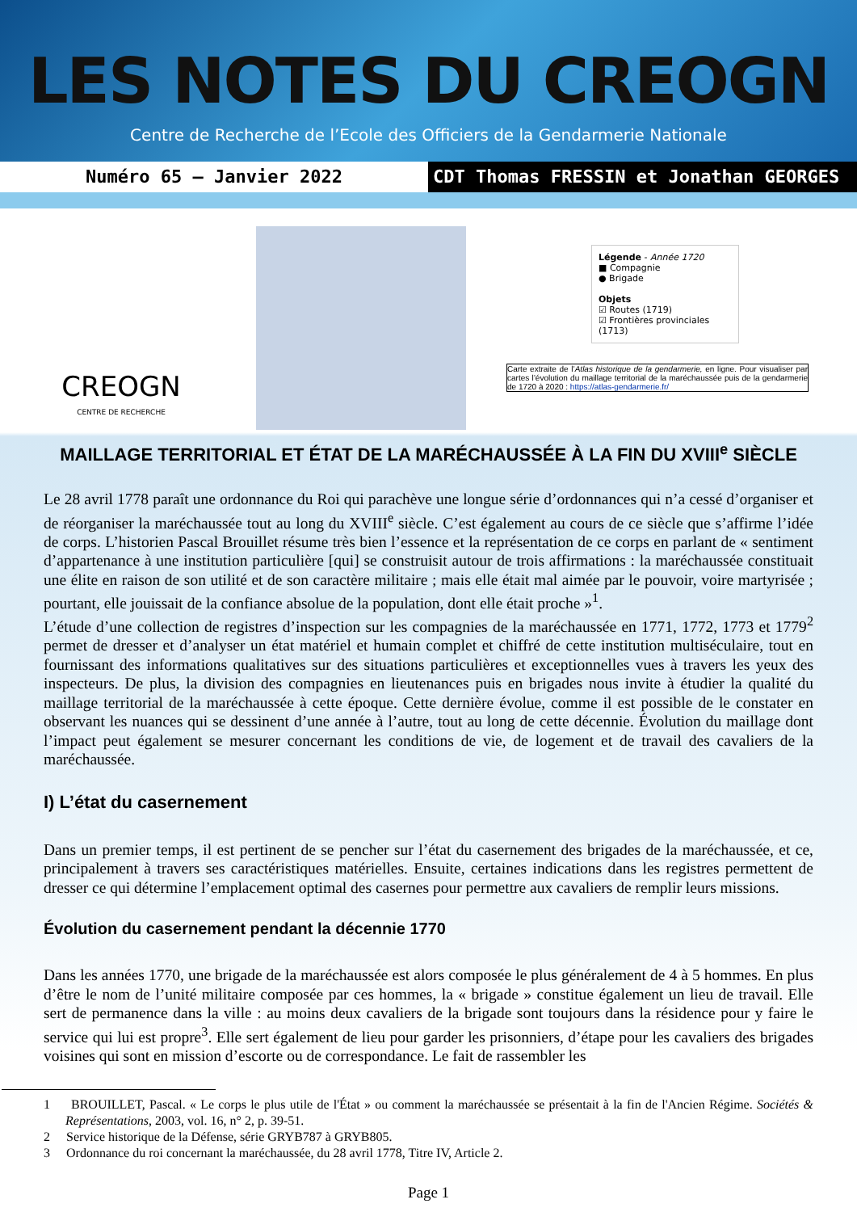LES NOTES DU CREOGN
Centre de Recherche de l’Ecole des Officiers de la Gendarmerie Nationale
Numéro 65 – Janvier 2022 CDT Thomas FRESSIN et Jonathan GEORGES
CREOGN
CENTRE DE RECHERCHE
Légende - Année 1720
■ Compagnie
● Brigade
Objets
☑ Routes (1719)
☑ Frontières provinciales (1713)
Carte extraite de l’Atlas historique de la gendarmerie, en ligne. Pour visualiser par cartes l’évolution du maillage territorial de la maréchaussée puis de la gendarmerie de 1720 à 2020 : https://atlas-gendarmerie.fr/
MAILLAGE TERRITORIAL ET ÉTAT DE LA MARÉCHAUSSÉE À LA FIN DU XVIII<sup>e</sup> SIÈCLE
Le 28 avril 1778 paraît une ordonnance du Roi qui parachève une longue série d’ordonnances qui n’a cessé d’organiser et de réorganiser la maréchaussée tout au long du XVIII<sup>e</sup> siècle. C’est également au cours de ce siècle que s’affirme l’idée de corps. L’historien Pascal Brouillet résume très bien l’essence et la représentation de ce corps en parlant de « sentiment d’appartenance à une institution particulière [qui] se construisit autour de trois affirmations : la maréchaussée constituait une élite en raison de son utilité et de son caractère militaire ; mais elle était mal aimée par le pouvoir, voire martyrisée ; pourtant, elle jouissait de la confiance absolue de la population, dont elle était proche »<sup>1</sup>.
L’étude d’une collection de registres d’inspection sur les compagnies de la maréchaussée en 1771, 1772, 1773 et 1779<sup>2</sup> permet de dresser et d’analyser un état matériel et humain complet et chiffré de cette institution multiséculaire, tout en fournissant des informations qualitatives sur des situations particulières et exceptionnelles vues à travers les yeux des inspecteurs. De plus, la division des compagnies en lieutenances puis en brigades nous invite à étudier la qualité du maillage territorial de la maréchaussée à cette époque. Cette dernière évolue, comme il est possible de le constater en observant les nuances qui se dessinent d’une année à l’autre, tout au long de cette décennie. Évolution du maillage dont l’impact peut également se mesurer concernant les conditions de vie, de logement et de travail des cavaliers de la maréchaussée.
I) L’état du casernement
Dans un premier temps, il est pertinent de se pencher sur l’état du casernement des brigades de la maréchaussée, et ce, principalement à travers ses caractéristiques matérielles. Ensuite, certaines indications dans les registres permettent de dresser ce qui détermine l’emplacement optimal des casernes pour permettre aux cavaliers de remplir leurs missions.
Évolution du casernement pendant la décennie 1770
Dans les années 1770, une brigade de la maréchaussée est alors composée le plus généralement de 4 à 5 hommes. En plus d’être le nom de l’unité militaire composée par ces hommes, la « brigade » constitue également un lieu de travail. Elle sert de permanence dans la ville : au moins deux cavaliers de la brigade sont toujours dans la résidence pour y faire le service qui lui est propre<sup>3</sup>. Elle sert également de lieu pour garder les prisonniers, d’étape pour les cavaliers des brigades voisines qui sont en mission d’escorte ou de correspondance. Le fait de rassembler les
1 BROUILLET, Pascal. « Le corps le plus utile de l'État » ou comment la maréchaussée se présentait à la fin de l'Ancien Régime. Sociétés & Représentations, 2003, vol. 16, n° 2, p. 39-51.
2 Service historique de la Défense, série GRYB787 à GRYB805.
3 Ordonnance du roi concernant la maréchaussée, du 28 avril 1778, Titre IV, Article 2.
Page 1